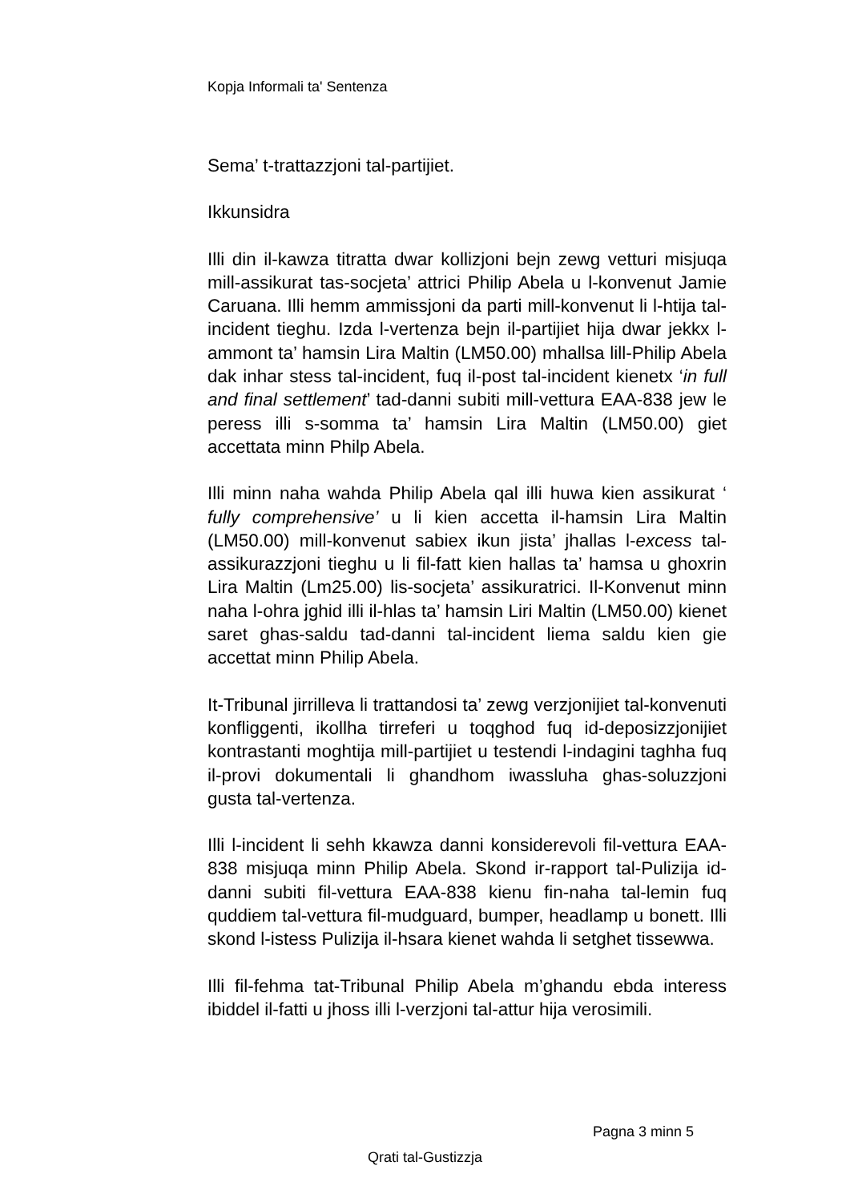Kopja Informali ta' Sentenza
Sema’ t-trattazzjoni tal-partijiet.
Ikkunsidra
Illi din il-kawza titratta dwar kollizjoni bejn zewg vetturi misjuqa mill-assikurat tas-socjeta’ attrici Philip Abela u l-konvenut Jamie Caruana. Illi hemm ammissjoni da parti mill-konvenut li l-htija tal-incident tieghu. Izda l-vertenza bejn il-partijiet hija dwar jekkx l-ammont ta’ hamsin Lira Maltin (LM50.00) mhallsa lill-Philip Abela dak inhar stess tal-incident, fuq il-post tal-incident kienetx ‘in full and final settlement’ tad-danni subiti mill-vettura EAA-838 jew le peress illi s-somma ta’ hamsin Lira Maltin (LM50.00) giet accettata minn Philp Abela.
Illi minn naha wahda Philip Abela qal illi huwa kien assikurat ‘ fully comprehensive’ u li kien accetta il-hamsin Lira Maltin (LM50.00) mill-konvenut sabiex ikun jista’ jhallas l-excess tal-assikurazzjoni tieghu u li fil-fatt kien hallas ta’ hamsa u ghoxrin Lira Maltin (Lm25.00) lis-socjeta’ assikuratrici. Il-Konvenut minn naha l-ohra jghid illi il-hlas ta’ hamsin Liri Maltin (LM50.00) kienet saret ghas-saldu tad-danni tal-incident liema saldu kien gie accettat minn Philip Abela.
It-Tribunal jirrilleva li trattandosi ta’ zewg verzjonijiet tal-konvenuti konfliggenti, ikollha tirreferi u toqghod fuq id-deposizzjonijiet kontrastanti moghtija mill-partijiet u testendi l-indagini taghha fuq il-provi dokumentali li ghandhom iwassluha ghas-soluzzjoni gusta tal-vertenza.
Illi l-incident li sehh kkawza danni konsiderevoli fil-vettura EAA-838 misjuqa minn Philip Abela. Skond ir-rapport tal-Pulizija id-danni subiti fil-vettura EAA-838 kienu fin-naha tal-lemin fuq quddiem tal-vettura fil-mudguard, bumper, headlamp u bonett. Illi skond l-istess Pulizija il-hsara kienet wahda li setghet tissewwa.
Illi fil-fehma tat-Tribunal Philip Abela m’ghandu ebda interess ibiddel il-fatti u jhoss illi l-verzjoni tal-attur hija verosimili.
Pagna 3 minn 5
Qrati tal-Gustizzja